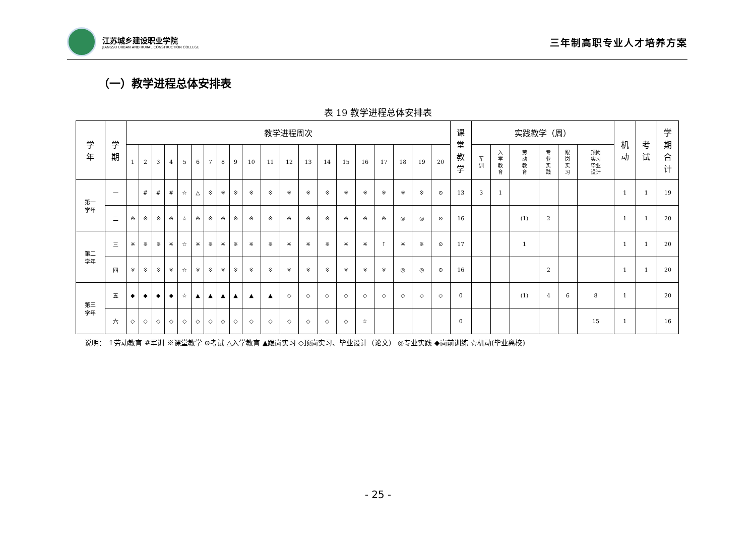江苏城乡建设职业学院
JIANGSU URBAN AND RURAL CONSTRUCTION COLLEGE
三年制高职专业人才培养方案
（一）教学进程总体安排表
表 19 教学进程总体安排表
| 学 年 | 学 期 | 教学进程周次 | | | | | | | | | | | | | | | | | | | | 课 堂 教 学 | 实践教学（周） | | | | | | 机 动 | 考 试 | 学 期 合 计 |
| --- | --- | --- | --- | --- | --- | --- | --- | --- | --- | --- | --- | --- | --- | --- | --- | --- | --- | --- | --- | --- | --- | --- | --- | --- | --- | --- | --- | --- | --- | --- | --- |
| | | 1 | 2 | 3 | 4 | 5 | 6 | 7 | 8 | 9 | 10 | 11 | 12 | 13 | 14 | 15 | 16 | 17 | 18 | 19 | 20 | | 军 训 | 入 学 教 育 | 劳 动 教 育 | 专 业 实 践 | 跟 岗 实 习 | 顶岗 实习 毕业 设计 | | | |
| 第一 学年 | 一 | | # | # | # | ☆ | △ | ※ | ※ | ※ | ※ | ※ | ※ | ※ | ※ | ※ | ※ | ※ | ※ | ※ | ⊙ | 13 | 3 | 1 | | | | | 1 | 1 | 19 |
| | 二 | ※ | ※ | ※ | ※ | ☆ | ※ | ※ | ※ | ※ | ※ | ※ | ※ | ※ | ※ | ※ | ※ | ※ | ◎ | ◎ | ⊙ | 16 | | | (1) | 2 | | | 1 | 1 | 20 |
| 第二 学年 | 三 | ※ | ※ | ※ | ※ | ☆ | ※ | ※ | ※ | ※ | ※ | ※ | ※ | ※ | ※ | ※ | ※ | ↑ | ※ | ※ | ⊙ | 17 | | | 1 | | | | 1 | 1 | 20 |
| | 四 | ※ | ※ | ※ | ※ | ☆ | ※ | ※ | ※ | ※ | ※ | ※ | ※ | ※ | ※ | ※ | ※ | ※ | ◎ | ◎ | ⊙ | 16 | | | | 2 | | | 1 | 1 | 20 |
| 第三 学年 | 五 | ◆ | ◆ | ◆ | ◆ | ☆ | ▲ | ▲ | ▲ | ▲ | ▲ | ▲ | ◇ | ◇ | ◇ | ◇ | ◇ | ◇ | ◇ | ◇ | ◇ | 0 | | | (1) | 4 | 6 | 8 | 1 | | 20 |
| | 六 | ◇ | ◇ | ◇ | ◇ | ◇ | ◇ | ◇ | ◇ | ◇ | ◇ | ◇ | ◇ | ◇ | ◇ | ◇ | ☆ | | | | | 0 | | | | | | 15 | 1 | | 16 |
说明： ↑劳动教育 #军训 ※课堂教学 ⊙考试 △入学教育 ▲跟岗实习 ◇顶岗实习、毕业设计（论文） ◎专业实践 ◆岗前训练 ☆机动(毕业离校)
- 25 -